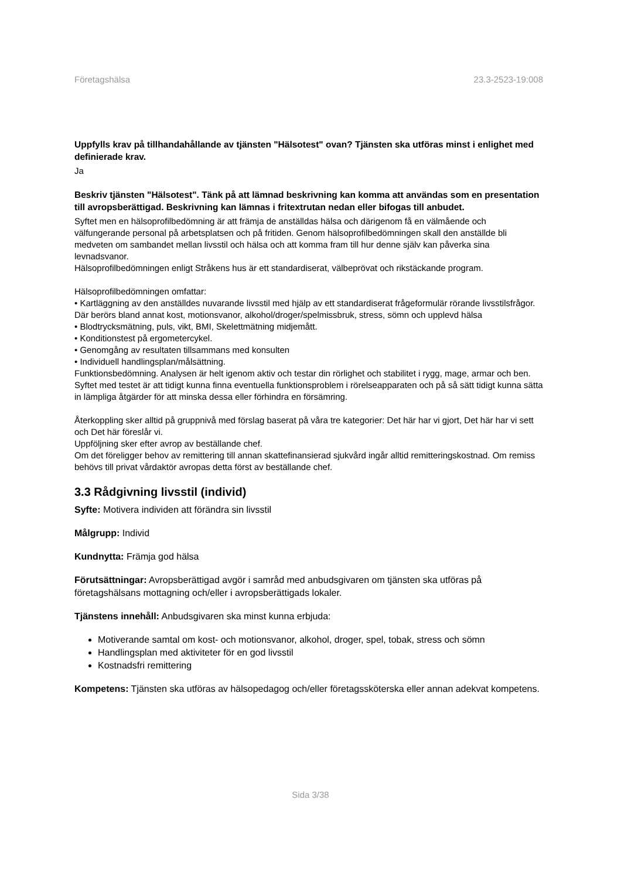Företagshälsa 23.3-2523-19:008
Uppfylls krav på tillhandahållande av tjänsten "Hälsotest" ovan? Tjänsten ska utföras minst i enlighet med definierade krav.
Ja
Beskriv tjänsten "Hälsotest". Tänk på att lämnad beskrivning kan komma att användas som en presentation till avropsberättigad. Beskrivning kan lämnas i fritextrutan nedan eller bifogas till anbudet.
Syftet men en hälsoprofilbedömning är att främja de anställdas hälsa och därigenom få en välmående och välfungerande personal på arbetsplatsen och på fritiden. Genom hälsoprofilbedömningen skall den anställde bli medveten om sambandet mellan livsstil och hälsa och att komma fram till hur denne själv kan påverka sina levnadsvanor.
Hälsoprofilbedömningen enligt Stråkens hus är ett standardiserat, välbeprövat och rikstäckande program.
Hälsoprofilbedömningen omfattar:
• Kartläggning av den anställdes nuvarande livsstil med hjälp av ett standardiserat frågeformulär rörande livsstilsfrågor. Där berörs bland annat kost, motionsvanor, alkohol/droger/spelmissbruk, stress, sömn och upplevd hälsa
• Blodtrycksmätning, puls, vikt, BMI, Skelettmätning midjemått.
• Konditionstest på ergometercykel.
• Genomgång av resultaten tillsammans med konsulten
• Individuell handlingsplan/målsättning.
Funktionsbedömning. Analysen är helt igenom aktiv och testar din rörlighet och stabilitet i rygg, mage, armar och ben.
Syftet med testet är att tidigt kunna finna eventuella funktionsproblem i rörelseapparaten och på så sätt tidigt kunna sätta in lämpliga åtgärder för att minska dessa eller förhindra en försämring.
Återkoppling sker alltid på gruppnivå med förslag baserat på våra tre kategorier: Det här har vi gjort, Det här har vi sett och Det här föreslår vi.
Uppföljning sker efter avrop av beställande chef.
Om det föreligger behov av remittering till annan skattefinansierad sjukvård ingår alltid remitteringskostnad. Om remiss behövs till privat vårdaktör avropas detta först av beställande chef.
3.3 Rådgivning livsstil (individ)
Syfte: Motivera individen att förändra sin livsstil
Målgrupp: Individ
Kundnytta: Främja god hälsa
Förutsättningar: Avropsberättigad avgör i samråd med anbudsgivaren om tjänsten ska utföras på företagshälsans mottagning och/eller i avropsberättigads lokaler.
Tjänstens innehåll: Anbudsgivaren ska minst kunna erbjuda:
Motiverande samtal om kost- och motionsvanor, alkohol, droger, spel, tobak, stress och sömn
Handlingsplan med aktiviteter för en god livsstil
Kostnadsfri remittering
Kompetens: Tjänsten ska utföras av hälsopedagog och/eller företagssköterska eller annan adekvat kompetens.
Sida 3/38